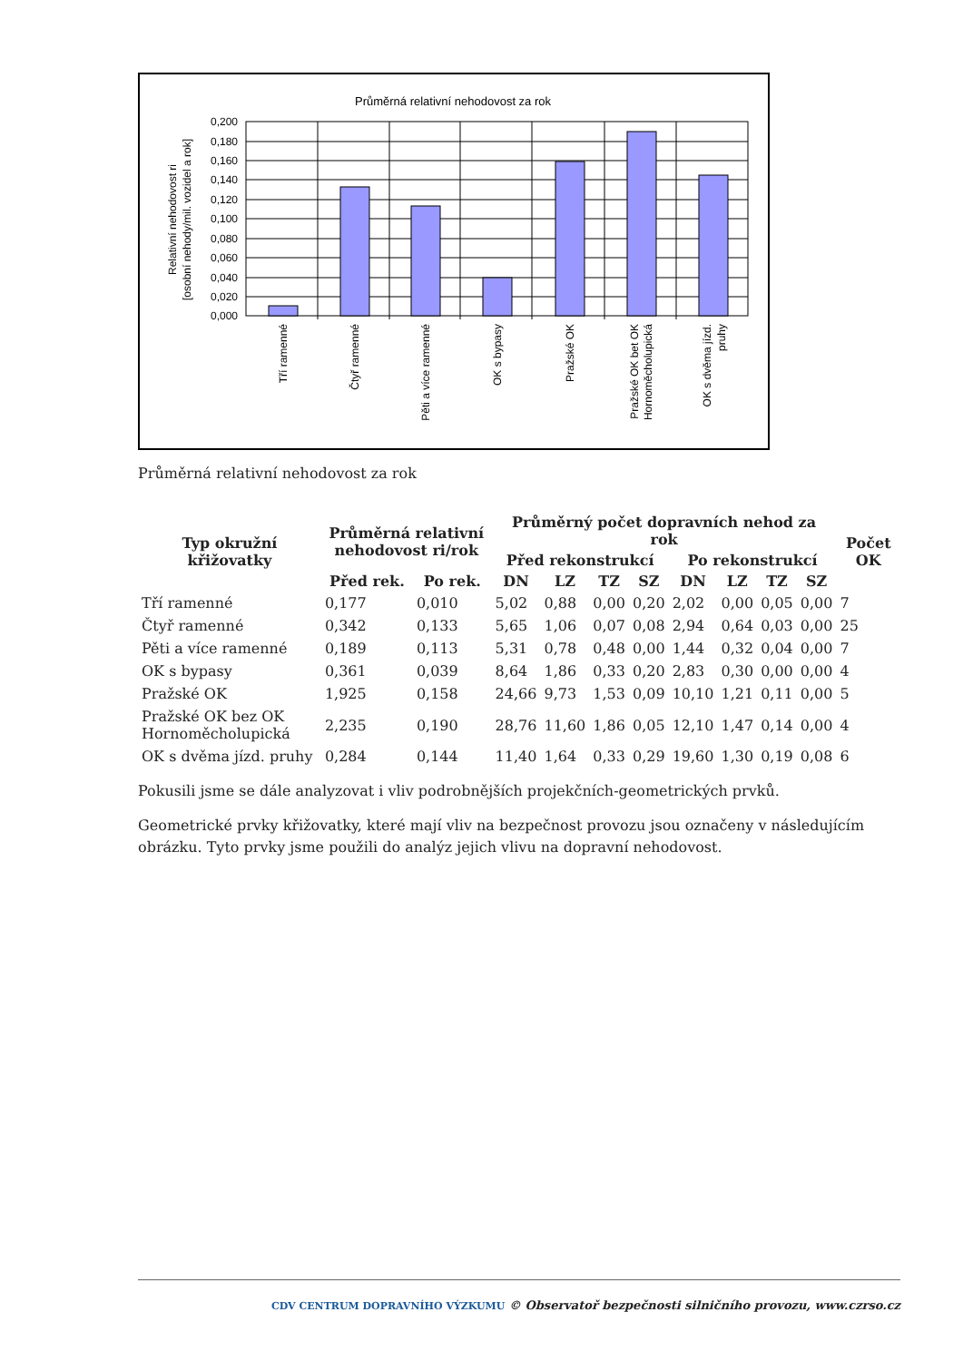Průměrná relativní nehodovost za rok
0,200
0,180
0,160
0,140
0,120
0,100
0,080
0,060
0,040
0,020
0,000
Relativní nehodovost ri
[osobní nehody/mil. vozidel a rok]
Tří ramenné
Čtyř ramenné
Pěti a více ramenné
OK s bypasy
Pražské OK
Pražské OK bet OK
Hornoměcholupická
OK s dvěma jízd.
pruhy
Průměrná relativní nehodovost za rok
| Typ okružní křižovatky | Průměrná relativní nehodovost ri/rok | | Průměrný počet dopravních nehod za rok | | | | | | | | Počet OK |
| --- | --- | --- | --- | --- | --- | --- | --- | --- | --- | --- | --- |
| | | | Před rekonstrukcí | | | | Po rekonstrukcí | | | | |
| | Před rek. | Po rek. | DN | LZ | TZ | SZ | DN | LZ | TZ | SZ | |
| Tří ramenné | 0,177 | 0,010 | 5,02 | 0,88 | 0,00 | 0,20 | 2,02 | 0,00 | 0,05 | 0,00 | 7 |
| Čtyř ramenné | 0,342 | 0,133 | 5,65 | 1,06 | 0,07 | 0,08 | 2,94 | 0,64 | 0,03 | 0,00 | 25 |
| Pěti a více ramenné | 0,189 | 0,113 | 5,31 | 0,78 | 0,48 | 0,00 | 1,44 | 0,32 | 0,04 | 0,00 | 7 |
| OK s bypasy | 0,361 | 0,039 | 8,64 | 1,86 | 0,33 | 0,20 | 2,83 | 0,30 | 0,00 | 0,00 | 4 |
| Pražské OK | 1,925 | 0,158 | 24,66 | 9,73 | 1,53 | 0,09 | 10,10 | 1,21 | 0,11 | 0,00 | 5 |
| Pražské OK bez OK Hornoměcholupická | 2,235 | 0,190 | 28,76 | 11,60 | 1,86 | 0,05 | 12,10 | 1,47 | 0,14 | 0,00 | 4 |
| OK s dvěma jízd. pruhy | 0,284 | 0,144 | 11,40 | 1,64 | 0,33 | 0,29 | 19,60 | 1,30 | 0,19 | 0,08 | 6 |
Pokusili jsme se dále analyzovat i vliv podrobnějších projekčních-geometrických prvků.
Geometrické prvky křižovatky, které mají vliv na bezpečnost provozu jsou označeny v následujícím obrázku. Tyto prvky jsme použili do analýz jejich vlivu na dopravní nehodovost.
CDV CENTRUM DOPRAVNÍHO VÝZKUMU © Observatoř bezpečnosti silničního provozu, www.czrso.cz